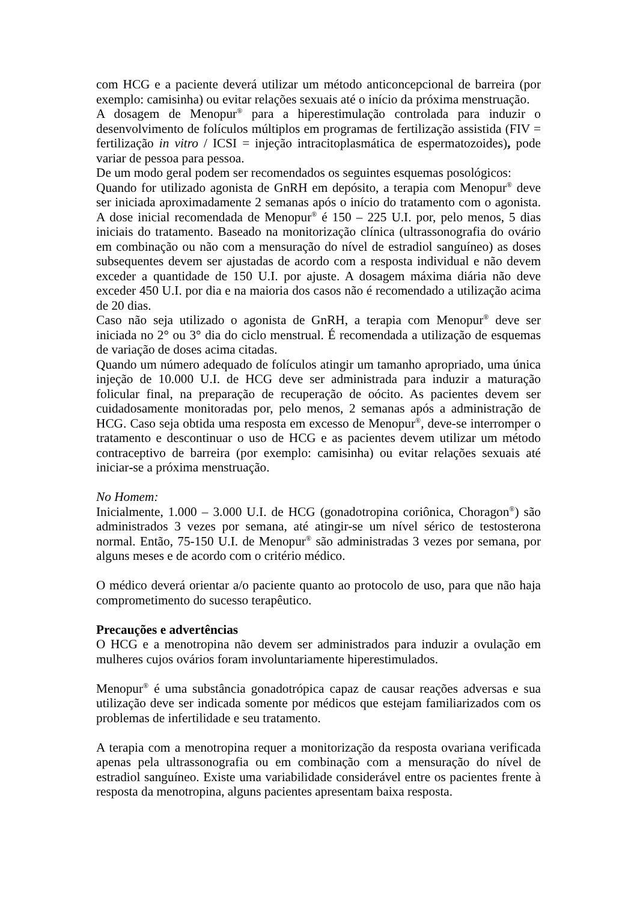com HCG e a paciente deverá utilizar um método anticoncepcional de barreira (por exemplo: camisinha) ou evitar relações sexuais até o início da próxima menstruação.
A dosagem de Menopur<sup>®</sup> para a hiperestimulação controlada para induzir o desenvolvimento de folículos múltiplos em programas de fertilização assistida (FIV = fertilização in vitro / ICSI = injeção intracitoplasmática de espermatozoides), pode variar de pessoa para pessoa.
De um modo geral podem ser recomendados os seguintes esquemas posológicos:
Quando for utilizado agonista de GnRH em depósito, a terapia com Menopur<sup>®</sup> deve ser iniciada aproximadamente 2 semanas após o início do tratamento com o agonista. A dose inicial recomendada de Menopur<sup>®</sup> é 150 – 225 U.I. por, pelo menos, 5 dias iniciais do tratamento. Baseado na monitorização clínica (ultrassonografia do ovário em combinação ou não com a mensuração do nível de estradiol sanguíneo) as doses subsequentes devem ser ajustadas de acordo com a resposta individual e não devem exceder a quantidade de 150 U.I. por ajuste. A dosagem máxima diária não deve exceder 450 U.I. por dia e na maioria dos casos não é recomendado a utilização acima de 20 dias.
Caso não seja utilizado o agonista de GnRH, a terapia com Menopur<sup>®</sup> deve ser iniciada no 2° ou 3° dia do ciclo menstrual. É recomendada a utilização de esquemas de variação de doses acima citadas.
Quando um número adequado de folículos atingir um tamanho apropriado, uma única injeção de 10.000 U.I. de HCG deve ser administrada para induzir a maturação folicular final, na preparação de recuperação de oócito. As pacientes devem ser cuidadosamente monitoradas por, pelo menos, 2 semanas após a administração de HCG. Caso seja obtida uma resposta em excesso de Menopur<sup>®</sup>, deve-se interromper o tratamento e descontinuar o uso de HCG e as pacientes devem utilizar um método contraceptivo de barreira (por exemplo: camisinha) ou evitar relações sexuais até iniciar-se a próxima menstruação.
No Homem:
Inicialmente, 1.000 – 3.000 U.I. de HCG (gonadotropina coriônica, Choragon<sup>®</sup>) são administrados 3 vezes por semana, até atingir-se um nível sérico de testosterona normal. Então, 75-150 U.I. de Menopur<sup>®</sup> são administradas 3 vezes por semana, por alguns meses e de acordo com o critério médico.
O médico deverá orientar a/o paciente quanto ao protocolo de uso, para que não haja comprometimento do sucesso terapêutico.
Precauções e advertências
O HCG e a menotropina não devem ser administrados para induzir a ovulação em mulheres cujos ovários foram involuntariamente hiperestimulados.
Menopur<sup>®</sup> é uma substância gonadotrópica capaz de causar reações adversas e sua utilização deve ser indicada somente por médicos que estejam familiarizados com os problemas de infertilidade e seu tratamento.
A terapia com a menotropina requer a monitorização da resposta ovariana verificada apenas pela ultrassonografia ou em combinação com a mensuração do nível de estradiol sanguíneo. Existe uma variabilidade considerável entre os pacientes frente à resposta da menotropina, alguns pacientes apresentam baixa resposta.